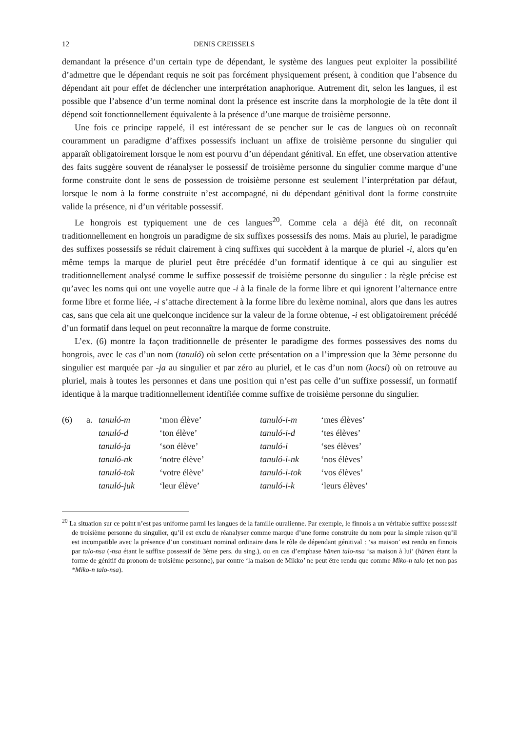12 DENIS CREISSELS
demandant la présence d’un certain type de dépendant, le système des langues peut exploiter la possibilité d’admettre que le dépendant requis ne soit pas forcément physiquement présent, à condition que l’absence du dépendant ait pour effet de déclencher une interprétation anaphorique. Autrement dit, selon les langues, il est possible que l’absence d’un terme nominal dont la présence est inscrite dans la morphologie de la tête dont il dépend soit fonctionnellement équivalente à la présence d’une marque de troisième personne.
Une fois ce principe rappelé, il est intéressant de se pencher sur le cas de langues où on reconnaît couramment un paradigme d’affixes possessifs incluant un affixe de troisième personne du singulier qui apparaît obligatoirement lorsque le nom est pourvu d’un dépendant génitival. En effet, une observation attentive des faits suggère souvent de réanalyser le possessif de troisième personne du singulier comme marque d’une forme construite dont le sens de possession de troisième personne est seulement l’interprétation par défaut, lorsque le nom à la forme construite n’est accompagné, ni du dépendant génitival dont la forme construite valide la présence, ni d’un véritable possessif.
Le hongrois est typiquement une de ces langues<sup>20</sup>. Comme cela a déjà été dit, on reconnaît traditionnellement en hongrois un paradigme de six suffixes possessifs des noms. Mais au pluriel, le paradigme des suffixes possessifs se réduit clairement à cinq suffixes qui succèdent à la marque de pluriel -i, alors qu’en même temps la marque de pluriel peut être précédée d’un formatif identique à ce qui au singulier est traditionnellement analysé comme le suffixe possessif de troisième personne du singulier : la règle précise est qu’avec les noms qui ont une voyelle autre que -i à la finale de la forme libre et qui ignorent l’alternance entre forme libre et forme liée, -i s’attache directement à la forme libre du lexème nominal, alors que dans les autres cas, sans que cela ait une quelconque incidence sur la valeur de la forme obtenue, -i est obligatoirement précédé d’un formatif dans lequel on peut reconnaître la marque de forme construite.
L’ex. (6) montre la façon traditionnelle de présenter le paradigme des formes possessives des noms du hongrois, avec le cas d’un nom (tanuló) où selon cette présentation on a l’impression que la 3ème personne du singulier est marquée par -ja au singulier et par zéro au pluriel, et le cas d’un nom (kocsi) où on retrouve au pluriel, mais à toutes les personnes et dans une position qui n’est pas celle d’un suffixe possessif, un formatif identique à la marque traditionnellement identifiée comme suffixe de troisième personne du singulier.
| (6) | a. | tanuló-m | ‘mon élève’ | tanuló-i-m | ‘mes élèves’ |
| | | tanuló-d | ‘ton élève’ | tanuló-i-d | ‘tes élèves’ |
| | | tanuló-ja | ‘son élève’ | tanuló-i | ‘ses élèves’ |
| | | tanuló-nk | ‘notre élève’ | tanuló-i-nk | ‘nos élèves’ |
| | | tanuló-tok | ‘votre élève’ | tanuló-i-tok | ‘vos élèves’ |
| | | tanuló-juk | ‘leur élève’ | tanuló-i-k | ‘leurs élèves’ |
<sup>20</sup> La situation sur ce point n’est pas uniforme parmi les langues de la famille ouralienne. Par exemple, le finnois a un véritable suffixe possessif de troisième personne du singulier, qu’il est exclu de réanalyser comme marque d’une forme construite du nom pour la simple raison qu’il est incompatible avec la présence d’un constituant nominal ordinaire dans le rôle de dépendant génitival : ‘sa maison’ est rendu en finnois par talo-nsa (-nsa étant le suffixe possessif de 3ème pers. du sing.), ou en cas d’emphase hänen talo-nsa ‘sa maison à lui’ (hänen étant la forme de génitif du pronom de troisième personne), par contre ‘la maison de Mikko’ ne peut être rendu que comme Miko-n talo (et non pas *Miko-n talo-nsa).